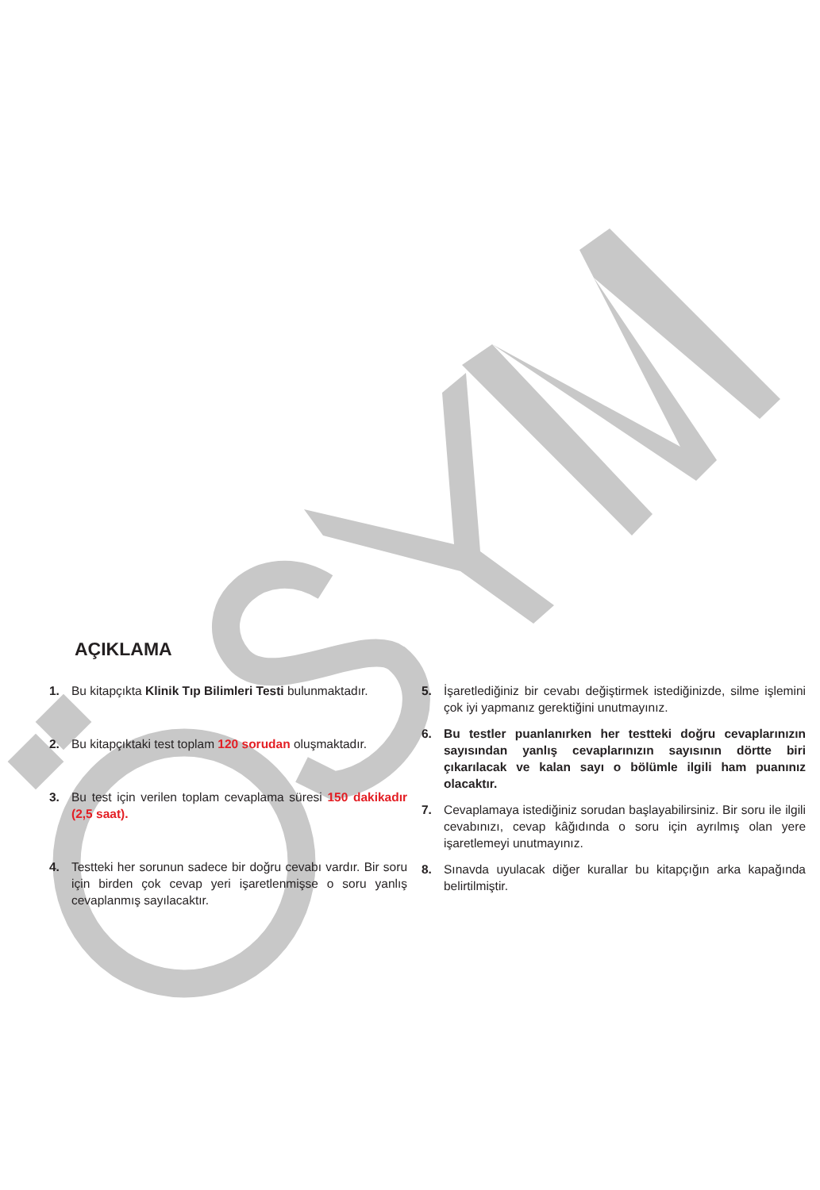AÇIKLAMA
1. Bu kitapçıkta Klinik Tıp Bilimleri Testi bulunmaktadır.
2. Bu kitapçıktaki test toplam 120 sorudan oluşmaktadır.
3. Bu test için verilen toplam cevaplama süresi 150 dakikadır (2,5 saat).
4. Testteki her sorunun sadece bir doğru cevabı vardır. Bir soru için birden çok cevap yeri işaretlenmişse o soru yanlış cevaplanmış sayılacaktır.
5. İşaretlediğiniz bir cevabı değiştirmek istediğinizde, silme işlemini çok iyi yapmanız gerektiğini unutmayınız.
6. Bu testler puanlanırken her testteki doğru cevaplarınızın sayısından yanlış cevaplarınızın sayısının dörtte biri çıkarılacak ve kalan sayı o bölümle ilgili ham puanınız olacaktır.
7. Cevaplamaya istediğiniz sorudan başlayabilirsiniz. Bir soru ile ilgili cevabınızı, cevap kâğıdında o soru için ayrılmış olan yere işaretlemeyi unutmayınız.
8. Sınavda uyulacak diğer kurallar bu kitapçığın arka kapağında belirtilmiştir.